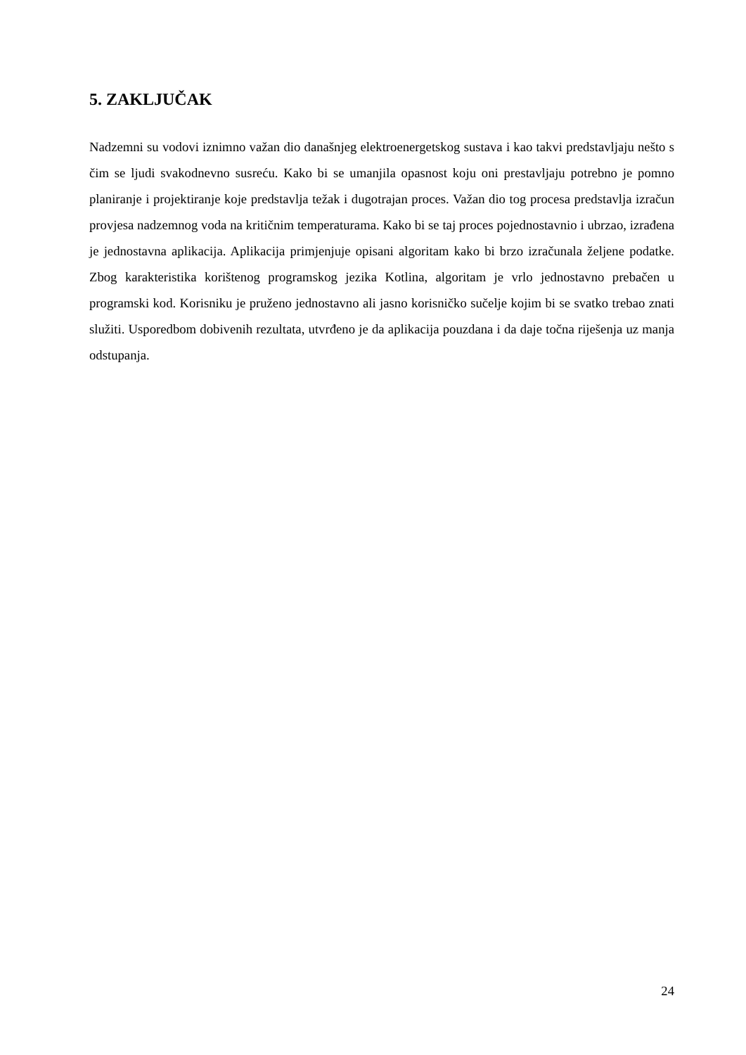5. ZAKLJUČAK
Nadzemni su vodovi iznimno važan dio današnjeg elektroenergetskog sustava i kao takvi predstavljaju nešto s čim se ljudi svakodnevno susreću. Kako bi se umanjila opasnost koju oni prestavljaju potrebno je pomno planiranje i projektiranje koje predstavlja težak i dugotrajan proces. Važan dio tog procesa predstavlja izračun provjesa nadzemnog voda na kritičnim temperaturama. Kako bi se taj proces pojednostavnio i ubrzao, izrađena je jednostavna aplikacija. Aplikacija primjenjuje opisani algoritam kako bi brzo izračunala željene podatke. Zbog karakteristika korištenog programskog jezika Kotlina, algoritam je vrlo jednostavno prebačen u programski kod. Korisniku je pruženo jednostavno ali jasno korisničko sučelje kojim bi se svatko trebao znati služiti. Usporedbom dobivenih rezultata, utvrđeno je da aplikacija pouzdana i da daje točna riješenja uz manja odstupanja.
24